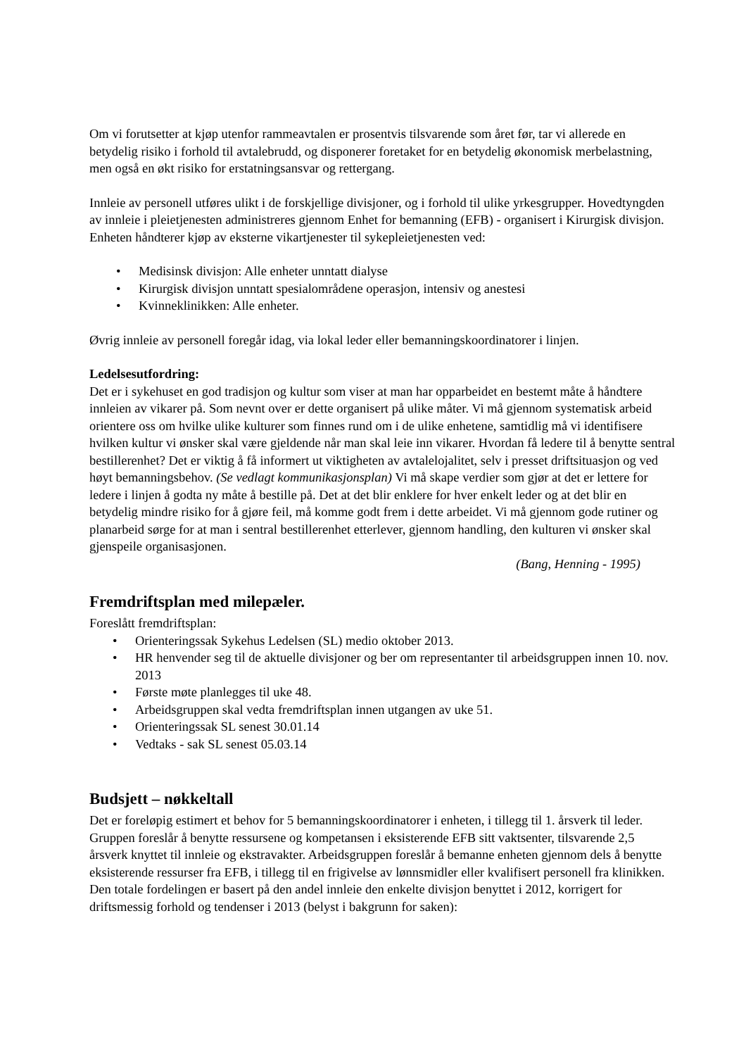Om vi forutsetter at kjøp utenfor rammeavtalen er prosentvis tilsvarende som året før, tar vi allerede en betydelig risiko i forhold til avtalebrudd, og disponerer foretaket for en betydelig økonomisk merbelastning, men også en økt risiko for erstatningsansvar og rettergang.
Innleie av personell utføres ulikt i de forskjellige divisjoner, og i forhold til ulike yrkesgrupper. Hovedtyngden av innleie i pleietjenesten administreres gjennom Enhet for bemanning (EFB) - organisert i Kirurgisk divisjon. Enheten håndterer kjøp av eksterne vikartjenester til sykepleietjenesten ved:
• Medisinsk divisjon: Alle enheter unntatt dialyse
• Kirurgisk divisjon unntatt spesialområdene operasjon, intensiv og anestesi
• Kvinneklinikken: Alle enheter.
Øvrig innleie av personell foregår idag, via lokal leder eller bemanningskoordinatorer i linjen.
Ledelsesutfordring:
Det er i sykehuset en god tradisjon og kultur som viser at man har opparbeidet en bestemt måte å håndtere innleien av vikarer på. Som nevnt over er dette organisert på ulike måter. Vi må gjennom systematisk arbeid orientere oss om hvilke ulike kulturer som finnes rund om i de ulike enhetene, samtidlig må vi identifisere hvilken kultur vi ønsker skal være gjeldende når man skal leie inn vikarer. Hvordan få ledere til å benytte sentral bestillerenhet? Det er viktig å få informert ut viktigheten av avtalelojalitet, selv i presset driftsituasjon og ved høyt bemanningsbehov. (Se vedlagt kommunikasjonsplan) Vi må skape verdier som gjør at det er lettere for ledere i linjen å godta ny måte å bestille på. Det at det blir enklere for hver enkelt leder og at det blir en betydelig mindre risiko for å gjøre feil, må komme godt frem i dette arbeidet. Vi må gjennom gode rutiner og planarbeid sørge for at man i sentral bestillerenhet etterlever, gjennom handling, den kulturen vi ønsker skal gjenspeile organisasjonen.
(Bang, Henning - 1995)
Fremdriftsplan med milepæler.
Foreslått fremdriftsplan:
• Orienteringssak Sykehus Ledelsen (SL) medio oktober 2013.
• HR henvender seg til de aktuelle divisjoner og ber om representanter til arbeidsgruppen innen 10. nov. 2013
• Første møte planlegges til uke 48.
• Arbeidsgruppen skal vedta fremdriftsplan innen utgangen av uke 51.
• Orienteringssak SL senest 30.01.14
• Vedtaks - sak SL senest 05.03.14
Budsjett – nøkkeltall
Det er foreløpig estimert et behov for 5 bemanningskoordinatorer i enheten, i tillegg til 1. årsverk til leder. Gruppen foreslår å benytte ressursene og kompetansen i eksisterende EFB sitt vaktsenter, tilsvarende 2,5 årsverk knyttet til innleie og ekstravakter. Arbeidsgruppen foreslår å bemanne enheten gjennom dels å benytte eksisterende ressurser fra EFB, i tillegg til en frigivelse av lønnsmidler eller kvalifisert personell fra klinikken.
Den totale fordelingen er basert på den andel innleie den enkelte divisjon benyttet i 2012, korrigert for driftsmessig forhold og tendenser i 2013 (belyst i bakgrunn for saken):